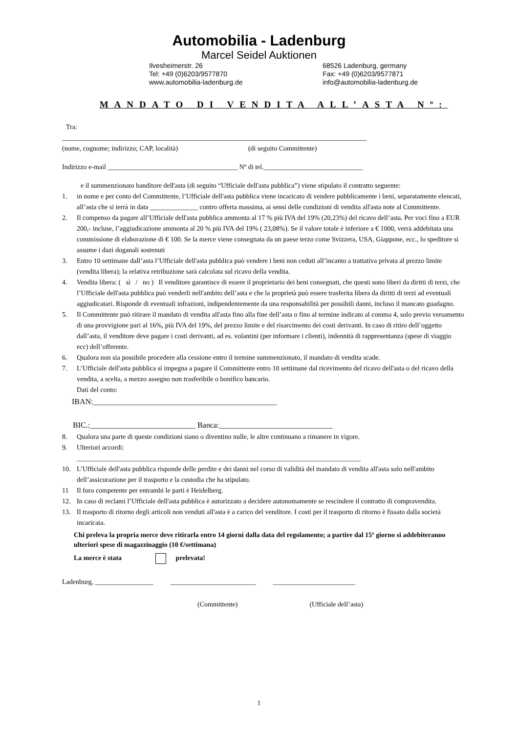Automobilia - Ladenburg
Marcel Seidel Auktionen
Ilvesheimerstr. 26
Tel: +49 (0)6203/9577870
www.automobilia-ladenburg.de
68526 Ladenburg, germany
Fax: +49 (0)6203/9577871
info@automobilia-ladenburg.de
MANDATO DI VENDITA ALL’ASTA Nº:
Tra:
_________________________________________________________________________________________
(nome, cognome; indirizzo; CAP, località) (di seguito Committente)
Indirizzo e-mail ______________________________________ Nº di tel._____________________________
e il summenzionato banditore dell'asta (di seguito “Ufficiale dell'asta pubblica”) viene stipulato il contratto seguente:
1. in nome e per conto del Committente, l’Ufficiale dell'asta pubblica viene incaricato di vendere pubblicamente i beni, separatamente elencati, all’asta che si terrà in data ______________ contro offerta massima, ai sensi delle condizioni di vendita all'asta note al Committente.
2. Il compenso da pagare all’Ufficiale dell'asta pubblica ammonta al 17 % più IVA del 19% (20,23%) del ricavo dell’asta. Per voci fino a EUR 200,- incluse, l’aggiudicazione ammonta al 20 % più IVA del 19% ( 23,08%). Se il valore totale è inferiore a € 1000, verrà addebitata una commissione di elaborazione di € 100. Se la merce viene consegnata da un paese terzo come Svizzera, USA, Giappone, ecc., lo speditore si assume i dazi doganali sostenuti
3. Entro 10 settimane dall’asta l’Ufficiale dell'asta pubblica può vendere i beni non ceduti all’incanto a trattativa privata al prezzo limite (vendita libera); la relativa retribuzione sarà calcolata sul ricavo della vendita.
4. Vendita libera: ( sì / no ) Il venditore garantisce di essere il proprietario dei beni consegnati, che questi sono liberi da diritti di terzi, che l’Ufficiale dell'asta pubblica può venderli nell'ambito dell’asta e che la proprietà può essere trasferita libera da diritti di terzi ad eventuali aggiudicatari. Risponde di eventuali infrazioni, indipendentemente da una responsabilità per possibili danni, incluso il mancato guadagno.
5. Il Committente può ritirare il mandato di vendita all'asta fino alla fine dell’asta o fino al termine indicato al comma 4, solo previo versamento di una provvigione pari al 16%, più IVA del 19%, del prezzo limite e del risarcimento dei costi derivanti. In caso di ritiro dell’oggetto dall’asta, il venditore deve pagare i costi derivanti, ad es. volantini (per informare i clienti), indennità di rappresentanza (spese di viaggio ecc) dell’offerente.
6. Qualora non sia possibile procedere alla cessione entro il termine summenzionato, il mandato di vendita scade.
7. L’Ufficiale dell'asta pubblica si impegna a pagare il Committente entro 10 settimane dal ricevimento del ricavo dell'asta o del ricavo della vendita, a scelta, a mezzo assegno non trasferibile o bonifico bancario.
Dati del conto:
IBAN:_______________________________________________
BIC.:___________________________ Banca:_____________________________
8. Qualora una parte di queste condizioni siano o diventino nulle, le altre continuano a rimanere in vigore.
9. Ulteriori accordi:
___________________________________________________________________________________
10. L’Ufficiale dell'asta pubblica risponde delle perdite e dei danni nel corso di validità del mandato di vendita all'asta solo nell'ambito dell’assicurazione per il trasporto e la custodia che ha stipulato.
11 Il foro competente per entrambi le parti è Heidelberg.
12. In caso di reclami l’Ufficiale dell'asta pubblica è autorizzato a decidere autonomamente se rescindere il contratto di compravendita.
13. Il trasporto di ritorno degli articoli non venduti all'asta è a carico del venditore. I costi per il trasporto di ritorno è fissato dalla società incaricata.
Chi preleva la propria merce deve ritirarla entro 14 giorni dalla data del regolamento; a partire dal 15º giorno si addebiteranno ulteriori spese di magazzinaggio (10 €/settimana)
La merce è stata prelevata!
Ladenburg, _________________ _________________________ ________________________
(Committente) (Ufficiale dell’asta)
1